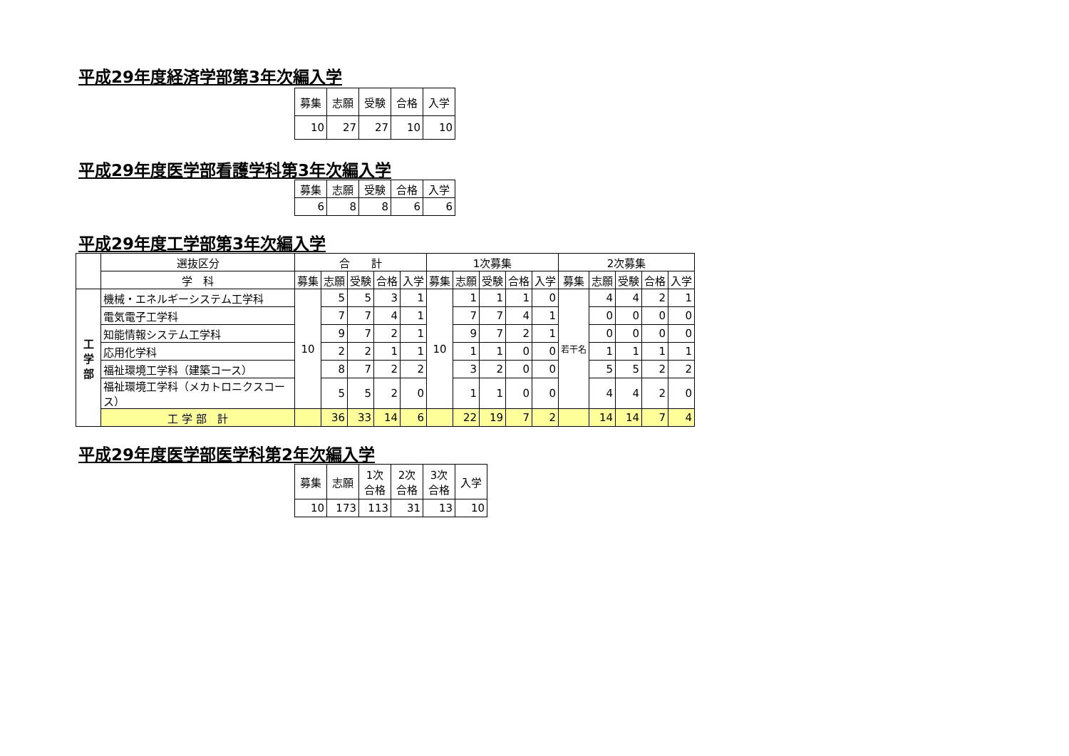平成29年度経済学部第3年次編入学
| 募集 | 志願 | 受験 | 合格 | 入学 |
| --- | --- | --- | --- | --- |
| 10 | 27 | 27 | 10 | 10 |
平成29年度医学部看護学科第3年次編入学
| 募集 | 志願 | 受験 | 合格 | 入学 |
| --- | --- | --- | --- | --- |
| 6 | 8 | 8 | 6 | 6 |
平成29年度工学部第3年次編入学
| | 選抜区分 | 合 計 | | | | | 1次募集 | | | | | 2次募集 | | | | |
| --- | --- | --- | --- | --- | --- | --- | --- | --- | --- | --- | --- | --- | --- | --- | --- | --- |
| | 学 科 | 募集 | 志願 | 受験 | 合格 | 入学 | 募集 | 志願 | 受験 | 合格 | 入学 | 募集 | 志願 | 受験 | 合格 | 入学 |
| 工 学 部 | 機械・エネルギーシステム工学科 | 10 | 5 | 5 | 3 | 1 | 10 | 1 | 1 | 1 | 0 | 若干名 | 4 | 4 | 2 | 1 |
| | 電気電子工学科 | | 7 | 7 | 4 | 1 | | 7 | 7 | 4 | 1 | | 0 | 0 | 0 | 0 |
| | 知能情報システム工学科 | | 9 | 7 | 2 | 1 | | 9 | 7 | 2 | 1 | | 0 | 0 | 0 | 0 |
| | 応用化学科 | | 2 | 2 | 1 | 1 | | 1 | 1 | 0 | 0 | | 1 | 1 | 1 | 1 |
| | 福祉環境工学科（建築コース） | | 8 | 7 | 2 | 2 | | 3 | 2 | 0 | 0 | | 5 | 5 | 2 | 2 |
| | 福祉環境工学科（メカトロニクスコース） | | 5 | 5 | 2 | 0 | | 1 | 1 | 0 | 0 | | 4 | 4 | 2 | 0 |
| | 工 学 部 計 | | 36 | 33 | 14 | 6 | | 22 | 19 | 7 | 2 | | 14 | 14 | 7 | 4 |
平成29年度医学部医学科第2年次編入学
| 募集 | 志願 | 1次 合格 | 2次 合格 | 3次 合格 | 入学 |
| --- | --- | --- | --- | --- | --- |
| 10 | 173 | 113 | 31 | 13 | 10 |